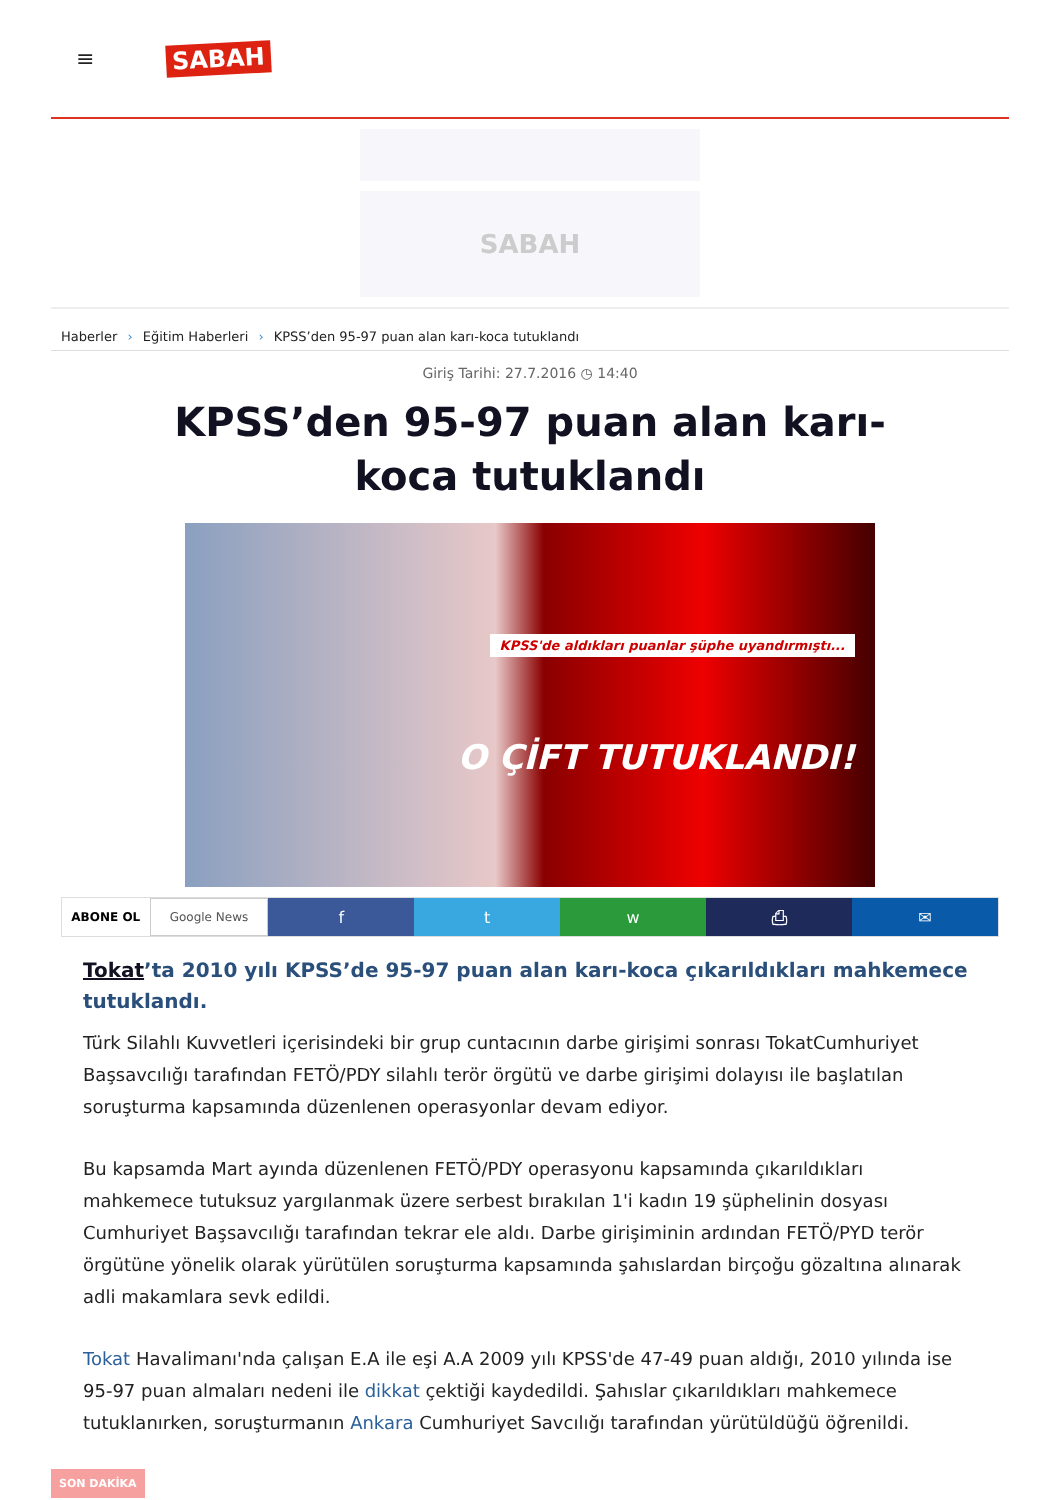≡
SABAH
SABAH
Haberler › Eğitim Haberleri › KPSS’den 95-97 puan alan karı-koca tutuklandı
Giriş Tarihi: 27.7.2016 ◷ 14:40
KPSS’den 95-97 puan alan karı-koca tutuklandı
KPSS'de aldıkları puanlar şüphe uyandırmıştı...
O ÇİFT TUTUKLANDI!
ABONE OL Google News
f t w ⎙ ✉
Tokat’ta 2010 yılı KPSS’de 95-97 puan alan karı-koca çıkarıldıkları mahkemece tutuklandı.
Türk Silahlı Kuvvetleri içerisindeki bir grup cuntacının darbe girişimi sonrası TokatCumhuriyet Başsavcılığı tarafından FETÖ/PDY silahlı terör örgütü ve darbe girişimi dolayısı ile başlatılan soruşturma kapsamında düzenlenen operasyonlar devam ediyor.
Bu kapsamda Mart ayında düzenlenen FETÖ/PDY operasyonu kapsamında çıkarıldıkları mahkemece tutuksuz yargılanmak üzere serbest bırakılan 1'i kadın 19 şüphelinin dosyası Cumhuriyet Başsavcılığı tarafından tekrar ele aldı. Darbe girişiminin ardından FETÖ/PYD terör örgütüne yönelik olarak yürütülen soruşturma kapsamında şahıslardan birçoğu gözaltına alınarak adli makamlara sevk edildi.
Tokat Havalimanı'nda çalışan E.A ile eşi A.A 2009 yılı KPSS'de 47-49 puan aldığı, 2010 yılında ise 95-97 puan almaları nedeni ile dikkat çektiği kaydedildi. Şahıslar çıkarıldıkları mahkemece tutuklanırken, soruşturmanın Ankara Cumhuriyet Savcılığı tarafından yürütüldüğü öğrenildi.
SON DAKİKA